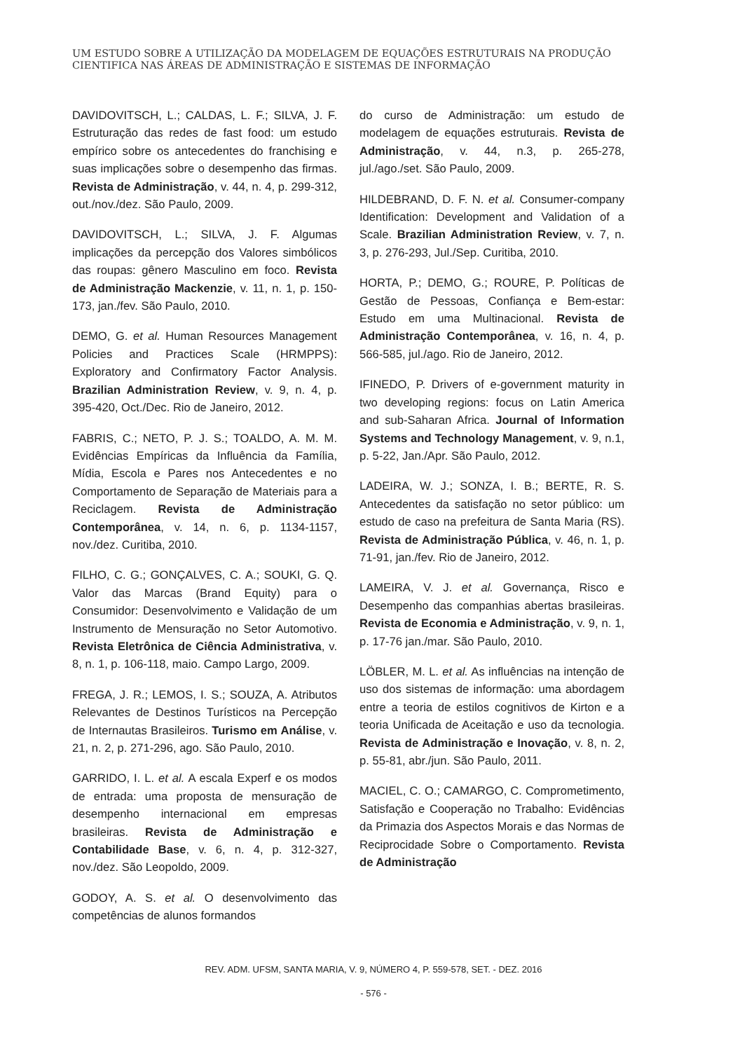UM ESTUDO SOBRE A UTILIZAÇÃO DA MODELAGEM DE EQUAÇÕES ESTRUTURAIS NA PRODUÇÃO
CIENTIFICA NAS ÁREAS DE ADMINISTRAÇÃO E SISTEMAS DE INFORMAÇÃO
DAVIDOVITSCH, L.; CALDAS, L. F.; SILVA, J. F. Estruturação das redes de fast food: um estudo empírico sobre os antecedentes do franchising e suas implicações sobre o desempenho das firmas. Revista de Administração, v. 44, n. 4, p. 299-312, out./nov./dez. São Paulo, 2009.
DAVIDOVITSCH, L.; SILVA, J. F. Algumas implicações da percepção dos Valores simbólicos das roupas: gênero Masculino em foco. Revista de Administração Mackenzie, v. 11, n. 1, p. 150-173, jan./fev. São Paulo, 2010.
DEMO, G. et al. Human Resources Management Policies and Practices Scale (HRMPPS): Exploratory and Confirmatory Factor Analysis. Brazilian Administration Review, v. 9, n. 4, p. 395-420, Oct./Dec. Rio de Janeiro, 2012.
FABRIS, C.; NETO, P. J. S.; TOALDO, A. M. M. Evidências Empíricas da Influência da Família, Mídia, Escola e Pares nos Antecedentes e no Comportamento de Separação de Materiais para a Reciclagem. Revista de Administração Contemporânea, v. 14, n. 6, p. 1134-1157, nov./dez. Curitiba, 2010.
FILHO, C. G.; GONÇALVES, C. A.; SOUKI, G. Q. Valor das Marcas (Brand Equity) para o Consumidor: Desenvolvimento e Validação de um Instrumento de Mensuração no Setor Automotivo. Revista Eletrônica de Ciência Administrativa, v. 8, n. 1, p. 106-118, maio. Campo Largo, 2009.
FREGA, J. R.; LEMOS, I. S.; SOUZA, A. Atributos Relevantes de Destinos Turísticos na Percepção de Internautas Brasileiros. Turismo em Análise, v. 21, n. 2, p. 271-296, ago. São Paulo, 2010.
GARRIDO, I. L. et al. A escala Experf e os modos de entrada: uma proposta de mensuração de desempenho internacional em empresas brasileiras. Revista de Administração e Contabilidade Base, v. 6, n. 4, p. 312-327, nov./dez. São Leopoldo, 2009.
GODOY, A. S. et al. O desenvolvimento das competências de alunos formandos
do curso de Administração: um estudo de modelagem de equações estruturais. Revista de Administração, v. 44, n.3, p. 265-278, jul./ago./set. São Paulo, 2009.
HILDEBRAND, D. F. N. et al. Consumer-company Identification: Development and Validation of a Scale. Brazilian Administration Review, v. 7, n. 3, p. 276-293, Jul./Sep. Curitiba, 2010.
HORTA, P.; DEMO, G.; ROURE, P. Políticas de Gestão de Pessoas, Confiança e Bem-estar: Estudo em uma Multinacional. Revista de Administração Contemporânea, v. 16, n. 4, p. 566-585, jul./ago. Rio de Janeiro, 2012.
IFINEDO, P. Drivers of e-government maturity in two developing regions: focus on Latin America and sub-Saharan Africa. Journal of Information Systems and Technology Management, v. 9, n.1, p. 5-22, Jan./Apr. São Paulo, 2012.
LADEIRA, W. J.; SONZA, I. B.; BERTE, R. S. Antecedentes da satisfação no setor público: um estudo de caso na prefeitura de Santa Maria (RS). Revista de Administração Pública, v. 46, n. 1, p. 71-91, jan./fev. Rio de Janeiro, 2012.
LAMEIRA, V. J. et al. Governança, Risco e Desempenho das companhias abertas brasileiras. Revista de Economia e Administração, v. 9, n. 1, p. 17-76 jan./mar. São Paulo, 2010.
LÖBLER, M. L. et al. As influências na intenção de uso dos sistemas de informação: uma abordagem entre a teoria de estilos cognitivos de Kirton e a teoria Unificada de Aceitação e uso da tecnologia. Revista de Administração e Inovação, v. 8, n. 2, p. 55-81, abr./jun. São Paulo, 2011.
MACIEL, C. O.; CAMARGO, C. Comprometimento, Satisfação e Cooperação no Trabalho: Evidências da Primazia dos Aspectos Morais e das Normas de Reciprocidade Sobre o Comportamento. Revista de Administração
REV. ADM. UFSM, SANTA MARIA, V. 9, NÚMERO 4, P. 559-578, SET. - DEZ. 2016
- 576 -